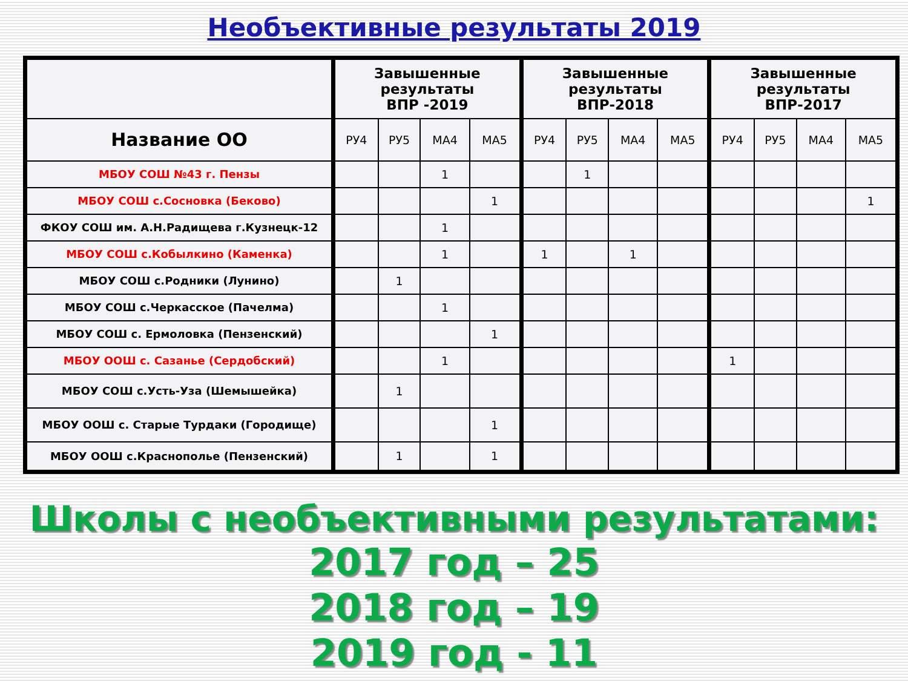Необъективные результаты 2019
| | Завышенные результаты ВПР -2019 | | | | Завышенные результаты ВПР-2018 | | | | Завышенные результаты ВПР-2017 | | | |
| --- | --- | --- | --- | --- | --- | --- | --- | --- | --- | --- | --- | --- |
| Название ОО | РУ4 | РУ5 | МА4 | МА5 | РУ4 | РУ5 | МА4 | МА5 | РУ4 | РУ5 | МА4 | МА5 |
| МБОУ СОШ №43 г. Пензы | | | 1 | | | 1 | | | | | | |
| МБОУ СОШ с.Сосновка (Беково) | | | | 1 | | | | | | | | 1 |
| ФКОУ СОШ им. А.Н.Радищева г.Кузнецк-12 | | | 1 | | | | | | | | | |
| МБОУ СОШ с.Кобылкино (Каменка) | | | 1 | | 1 | | 1 | | | | | |
| МБОУ СОШ с.Родники (Лунино) | | 1 | | | | | | | | | | |
| МБОУ СОШ с.Черкасское (Пачелма) | | | 1 | | | | | | | | | |
| МБОУ СОШ с. Ермоловка (Пензенский) | | | | 1 | | | | | | | | |
| МБОУ ООШ с. Сазанье (Сердобский) | | | 1 | | | | | | 1 | | | |
| МБОУ СОШ с.Усть-Уза (Шемышейка) | | 1 | | | | | | | | | | |
| МБОУ ООШ с. Старые Турдаки (Городище) | | | | 1 | | | | | | | | |
| МБОУ ООШ с.Краснополье (Пензенский) | | 1 | | 1 | | | | | | | | |
Школы с необъективными результатами:
2017 год – 25
2018 год – 19
2019 год - 11